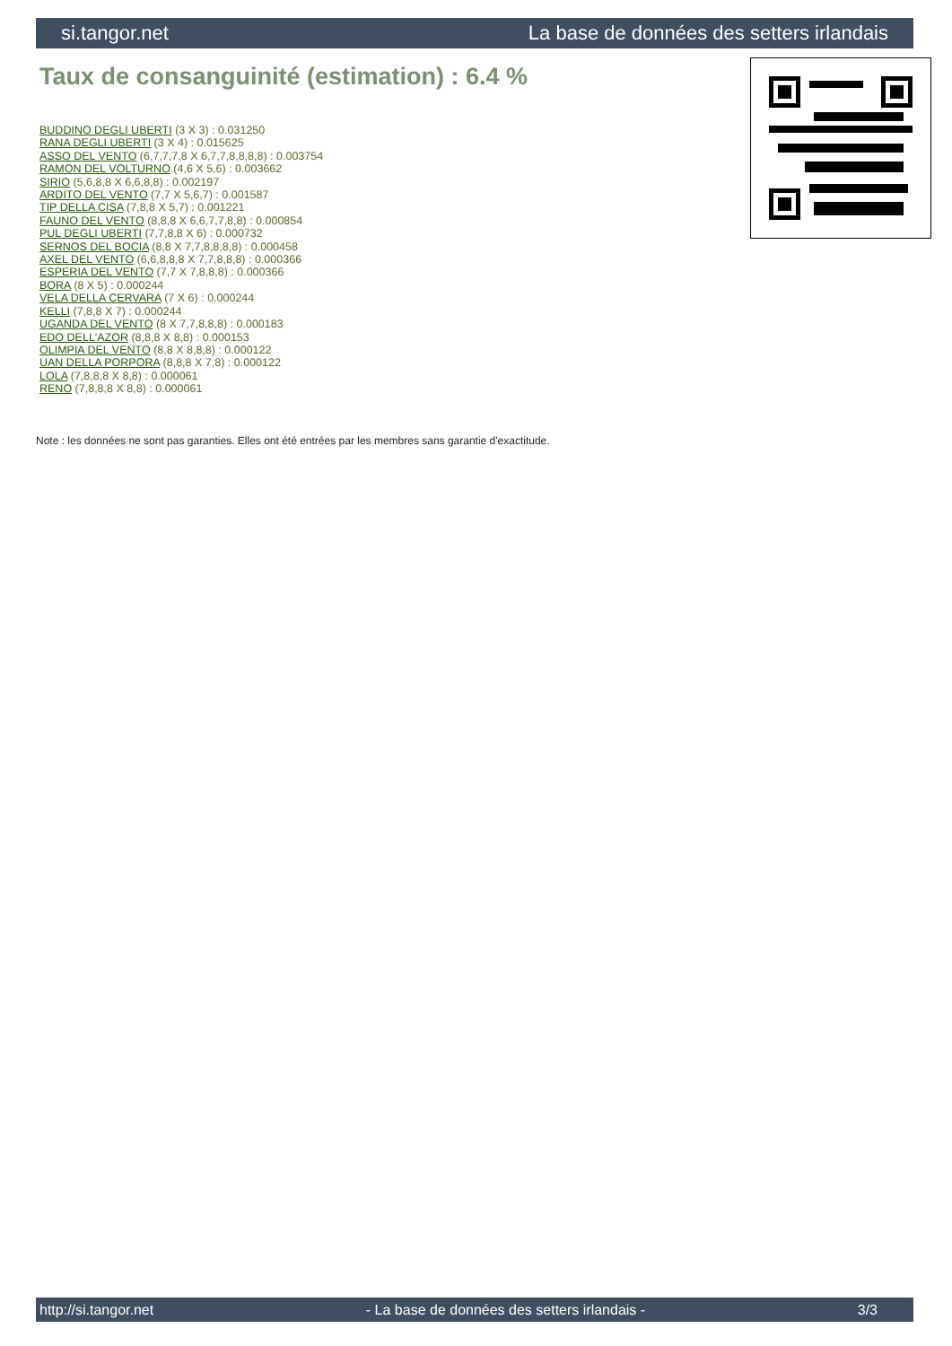si.tangor.net La base de données des setters irlandais
Taux de consanguinité (estimation) : 6.4 %
BUDDINO DEGLI UBERTI (3 X 3) : 0.031250
RANA DEGLI UBERTI (3 X 4) : 0.015625
ASSO DEL VENTO (6,7,7,7,8 X 6,7,7,8,8,8,8) : 0.003754
RAMON DEL VOLTURNO (4,6 X 5,6) : 0.003662
SIRIO (5,6,8,8 X 6,6,8,8) : 0.002197
ARDITO DEL VENTO (7,7 X 5,6,7) : 0.001587
TIP DELLA CISA (7,8,8 X 5,7) : 0.001221
FAUNO DEL VENTO (8,8,8 X 6,6,7,7,8,8) : 0.000854
PUL DEGLI UBERTI (7,7,8,8 X 6) : 0.000732
SERNOS DEL BOCIA (8,8 X 7,7,8,8,8,8) : 0.000458
AXEL DEL VENTO (6,6,8,8,8 X 7,7,8,8,8) : 0.000366
ESPERIA DEL VENTO (7,7 X 7,8,8,8) : 0.000366
BORA (8 X 5) : 0.000244
VELA DELLA CERVARA (7 X 6) : 0.000244
KELLI (7,8,8 X 7) : 0.000244
UGANDA DEL VENTO (8 X 7,7,8,8,8) : 0.000183
EDO DELL'AZOR (8,8,8 X 8,8) : 0.000153
OLIMPIA DEL VENTO (8,8 X 8,8,8) : 0.000122
UAN DELLA PORPORA (8,8,8 X 7,8) : 0.000122
LOLA (7,8,8,8 X 8,8) : 0.000061
RENO (7,8,8,8 X 8,8) : 0.000061
Note : les données ne sont pas garanties. Elles ont été entrées par les membres sans garantie d'exactitude.
http://si.tangor.net - La base de données des setters irlandais - 3/3